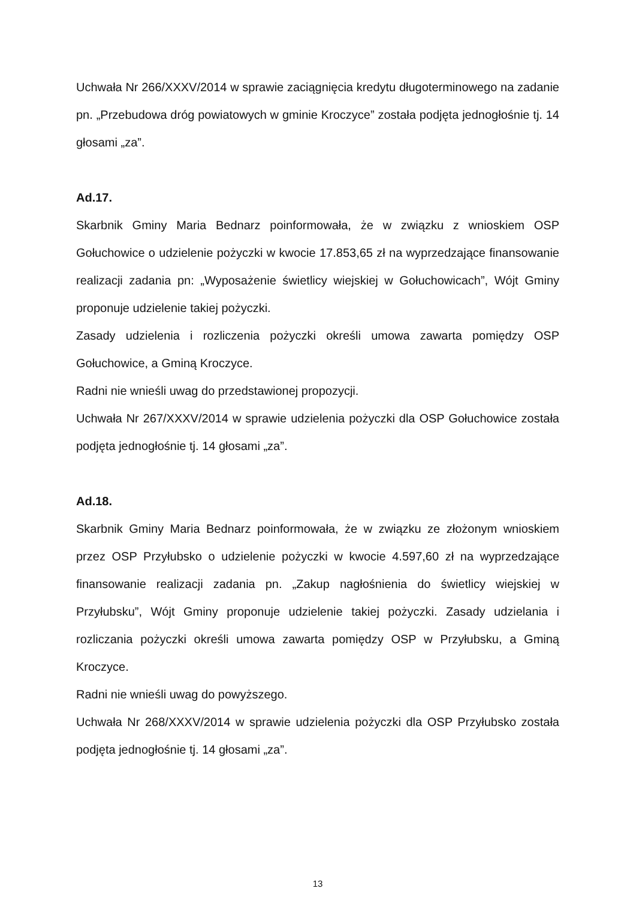Uchwała Nr 266/XXXV/2014 w sprawie zaciągnięcia kredytu długoterminowego na zadanie pn. „Przebudowa dróg powiatowych w gminie Kroczyce” została podjęta jednogłośnie tj. 14 głosami „za”.
Ad.17.
Skarbnik Gminy Maria Bednarz poinformowała, że w związku z wnioskiem OSP Gołuchowice o udzielenie pożyczki w kwocie 17.853,65 zł na wyprzedzające finansowanie realizacji zadania pn: „Wyposażenie świetlicy wiejskiej w Gołuchowicach”, Wójt Gminy proponuje udzielenie takiej pożyczki.
Zasady udzielenia i rozliczenia pożyczki określi umowa zawarta pomiędzy OSP Gołuchowice, a Gminą Kroczyce.
Radni nie wnieśli uwag do przedstawionej propozycji.
Uchwała Nr 267/XXXV/2014 w sprawie udzielenia pożyczki dla OSP Gołuchowice została podjęta jednogłośnie tj. 14 głosami „za”.
Ad.18.
Skarbnik Gminy Maria Bednarz poinformowała, że w związku ze złożonym wnioskiem przez OSP Przyłubsko o udzielenie pożyczki w kwocie 4.597,60 zł na wyprzedzające finansowanie realizacji zadania pn. „Zakup nagłośnienia do świetlicy wiejskiej w Przyłubsku”, Wójt Gminy proponuje udzielenie takiej pożyczki. Zasady udzielania i rozliczania pożyczki określi umowa zawarta pomiędzy OSP w Przyłubsku, a Gminą Kroczyce.
Radni nie wnieśli uwag do powyższego.
Uchwała Nr 268/XXXV/2014 w sprawie udzielenia pożyczki dla OSP Przyłubsko została podjęta jednogłośnie tj. 14 głosami „za”.
13